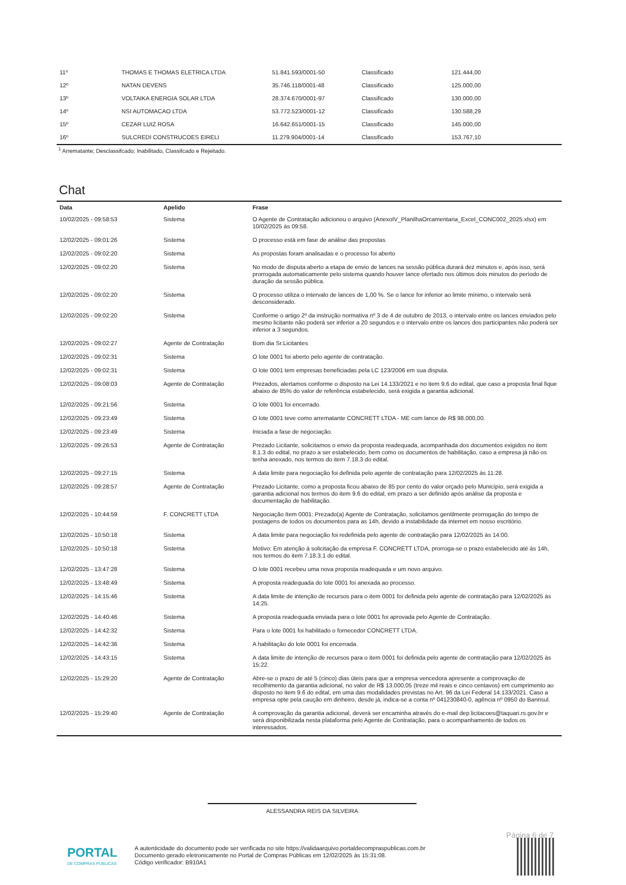| 11º | THOMAS E THOMAS ELETRICA LTDA | 51.841.593/0001-50 | Classificado | 121.444,00 |
| 12º | NATAN DEVENS | 35.746.118/0001-48 | Classificado | 125.000,00 |
| 13º | VOLTAIKA ENERGIA SOLAR LTDA | 28.374.670/0001-97 | Classificado | 130.000,00 |
| 14º | NSI AUTOMACAO LTDA | 53.772.523/0001-12 | Classificado | 130.588,29 |
| 15º | CEZAR LUIZ ROSA | 16.642.651/0001-15 | Classificado | 145.000,00 |
| 16º | SULCREDI CONSTRUCOES EIRELI | 11.279.904/0001-14 | Classificado | 153.767,10 |
<sup>1</sup> Arrematante; Desclassifcado; Inabilitado, Classifcado e Rejeitado.
Chat
| Data | Apelido | Frase |
| --- | --- | --- |
| 10/02/2025 - 09:58:53 | Sistema | O Agente de Contratação adicionou o arquivo (AnexoIV_PlanilhaOrcamentaria_Excel_CONC002_2025.xlsx) em 10/02/2025 às 09:58. |
| 12/02/2025 - 09:01:26 | Sistema | O processo está em fase de análise das propostas |
| 12/02/2025 - 09:02:20 | Sistema | As propostas foram analisadas e o processo foi aberto |
| 12/02/2025 - 09:02:20 | Sistema | No modo de disputa aberto a etapa de envio de lances na sessão pública durará dez minutos e, após isso, será prorrogada automaticamente pelo sistema quando houver lance ofertado nos últimos dois minutos do período de duração da sessão pública. |
| 12/02/2025 - 09:02:20 | Sistema | O processo utiliza o intervalo de lances de 1,00 %. Se o lance for inferior ao limite mínimo, o intervalo será desconsiderado. |
| 12/02/2025 - 09:02:20 | Sistema | Conforme o artigo 2º da instrução normativa nº 3 de 4 de outubro de 2013, o intervalo entre os lances enviados pelo mesmo licitante não poderá ser inferior a 20 segundos e o intervalo entre os lances dos participantes não poderá ser inferior a 3 segundos. |
| 12/02/2025 - 09:02:27 | Agente de Contratação | Bom dia Sr.Licitantes |
| 12/02/2025 - 09:02:31 | Sistema | O lote 0001 foi aberto pelo agente de contratação. |
| 12/02/2025 - 09:02:31 | Sistema | O lote 0001 tem empresas beneficiadas pela LC 123/2006 em sua disputa. |
| 12/02/2025 - 09:08:03 | Agente de Contratação | Prezados, alertamos conforme o disposto na Lei 14.133/2021 e no item 9.6 do edital, que caso a proposta final fique abaixo de 85% do valor de referência estabelecido, será exigida a garantia adicional. |
| 12/02/2025 - 09:21:56 | Sistema | O lote 0001 foi encerrado. |
| 12/02/2025 - 09:23:49 | Sistema | O lote 0001 teve como arrematante CONCRETT LTDA - ME com lance de R$ 98.000,00. |
| 12/02/2025 - 09:23:49 | Sistema | Iniciada a fase de negociação. |
| 12/02/2025 - 09:26:53 | Agente de Contratação | Prezado Licitante, solicitamos o envio da proposta readequada, acompanhada dos documentos exigidos no item 8.1.3 do edital, no prazo a ser estabelecido, bem como os documentos de habilitação, caso a empresa já não os tenha anexado, nos termos do item 7.18.3 do edital. |
| 12/02/2025 - 09:27:15 | Sistema | A data limite para negociação foi definida pelo agente de contratação para 12/02/2025 às 11:28. |
| 12/02/2025 - 09:28:57 | Agente de Contratação | Prezado Licitante, como a proposta ficou abaixo de 85 por cento do valor orçado pelo Município, será exigida a garantia adicional nos termos do item 9.6 do edital, em prazo a ser definido após análise da proposta e documentação de habilitação. |
| 12/02/2025 - 10:44:59 | F. CONCRETT LTDA | Negociação Item 0001: Prezado(a) Agente de Contratação, solicitamos gentilmente prorrogação do tempo de postagens de todos os documentos para as 14h, devido a instabilidade da internet em nosso escritório. |
| 12/02/2025 - 10:50:18 | Sistema | A data limite para negociação foi redefinida pelo agente de contratação para 12/02/2025 às 14:00. |
| 12/02/2025 - 10:50:18 | Sistema | Motivo: Em atenção à solicitação da empresa F. CONCRETT LTDA, prorroga-se o prazo estabelecido até às 14h, nos termos do item 7.18.3.1 do edital. |
| 12/02/2025 - 13:47:28 | Sistema | O lote 0001 recebeu uma nova proposta readequada e um novo arquivo. |
| 12/02/2025 - 13:48:49 | Sistema | A proposta readequada do lote 0001 foi anexada ao processo. |
| 12/02/2025 - 14:15:46 | Sistema | A data limite de intenção de recursos para o item 0001 foi definida pelo agente de contratação para 12/02/2025 às 14:25. |
| 12/02/2025 - 14:40:46 | Sistema | A proposta readequada enviada para o lote 0001 foi aprovada pelo Agente de Contratação. |
| 12/02/2025 - 14:42:32 | Sistema | Para o lote 0001 foi habilitado o fornecedor CONCRETT LTDA. |
| 12/02/2025 - 14:42:36 | Sistema | A habilitação do lote 0001 foi encerrada. |
| 12/02/2025 - 14:43:15 | Sistema | A data limite de intenção de recursos para o item 0001 foi definida pelo agente de contratação para 12/02/2025 às 15:22. |
| 12/02/2025 - 15:29:20 | Agente de Contratação | Abre-se o prazo de até 5 (cinco) dias úteis para que a empresa vencedora apresente a comprovação de recolhimento da garantia adicional, no valor de R$ 13.000,05 (treze mil reais e cinco centavos) em cumprimento ao disposto no item 9.6 do edital, em uma das modalidades previstas no Art. 96 da Lei Federal 14.133/2021. Caso a empresa opte pela caução em dinheiro, desde já, indica-se a conta nº 041230840-0, agência nº 0950 do Banrisul. |
| 12/02/2025 - 15:29:40 | Agente de Contratação | A comprovação da garantia adicional, deverá ser encaminha através do e-mail dep.licitacoes@taquari.rs.gov.br e será disponibilizada nesta plataforma pelo Agente de Contratação, para o acompanhamento de todos os interessados. |
ALESSANDRA REIS DA SILVEIRA
Página 6 de 7
PORTAL
DE COMPRAS PÚBLICAS
A autenticidade do documento pode ser verificada no site https://validaarquivo.portaldecompraspublicas.com.br
Documento gerado eletronicamente no Portal de Compras Públicas em 12/02/2025 às 15:31:08.
Código verificador: B910A1